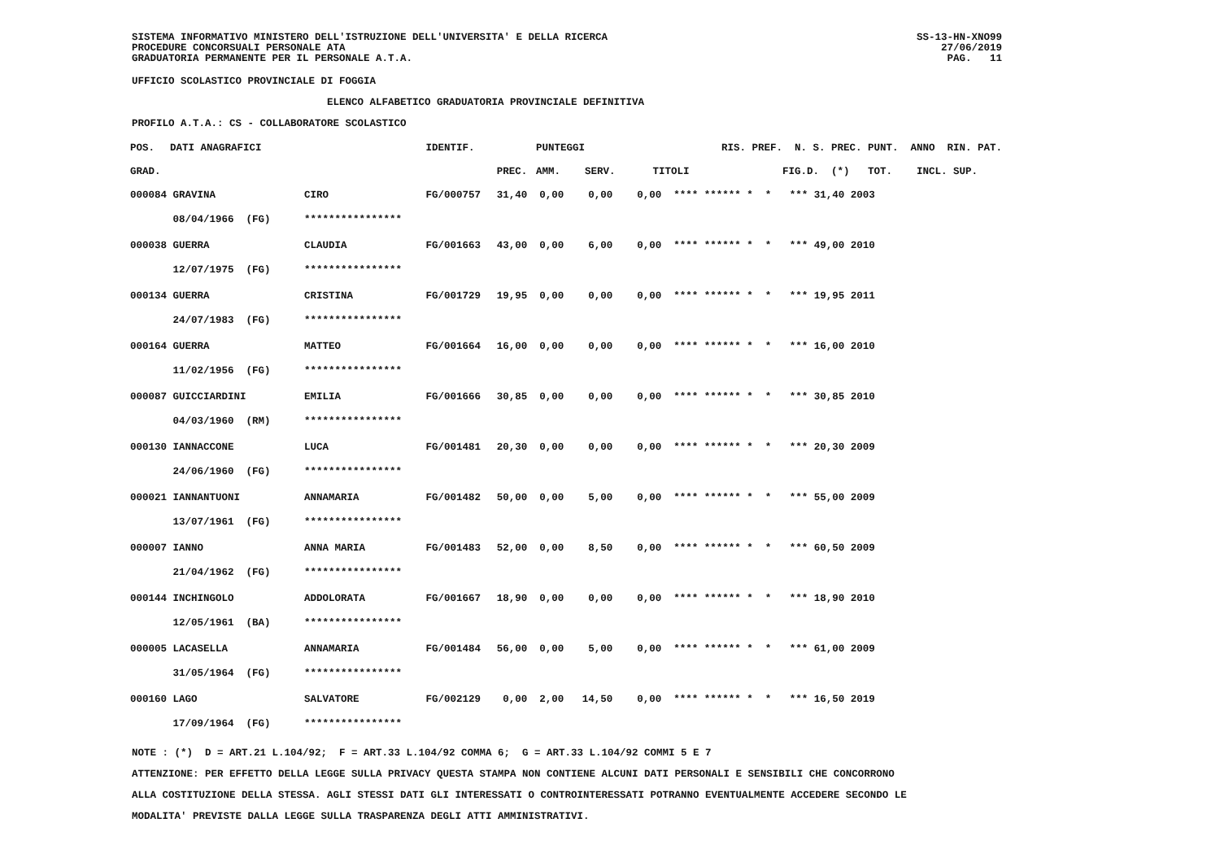SISTEMA INFORMATIVO MINISTERO DELL'ISTRUZIONE DELL'UNIVERSITA' E DELLA RICERCA PROCEDURE CONCORSUALI PERSONALE ATA GRADUATORIA PERMANENTE PER IL PERSONALE A.T.A.
SS-13-HN-XNO99 27/06/2019 PAG. 11
UFFICIO SCOLASTICO PROVINCIALE DI FOGGIA
ELENCO ALFABETICO GRADUATORIA PROVINCIALE DEFINITIVA
PROFILO A.T.A.: CS - COLLABORATORE SCOLASTICO
| POS. | DATI ANAGRAFICI | | IDENTIF. | | PUNTEGGI | | RIS. PREF. N. S. PREC. PUNT. ANNO RIN. PAT. |
| --- | --- | --- | --- | --- | --- | --- | --- |
| GRAD. | | | | PREC. | AMM. SERV. | TITOLI | FIG.D. (*) TOT. INCL. SUP. |
| 000084 GRAVINA | | CIRO | FG/000757 | 31,40 0,00 0,00 0,00 **** ****** * * *** 31,40 2003 | | | |
| 08/04/1966 (FG) | | **************** | | | | | |
| 000038 GUERRA | | CLAUDIA | FG/001663 | 43,00 0,00 6,00 0,00 **** ****** * * *** 49,00 2010 | | | |
| 12/07/1975 (FG) | | **************** | | | | | |
| 000134 GUERRA | | CRISTINA | FG/001729 | 19,95 0,00 0,00 0,00 **** ****** * * *** 19,95 2011 | | | |
| 24/07/1983 (FG) | | **************** | | | | | |
| 000164 GUERRA | | MATTEO | FG/001664 | 16,00 0,00 0,00 0,00 **** ****** * * *** 16,00 2010 | | | |
| 11/02/1956 (FG) | | **************** | | | | | |
| 000087 GUICCIARDINI | | EMILIA | FG/001666 | 30,85 0,00 0,00 0,00 **** ****** * * *** 30,85 2010 | | | |
| 04/03/1960 (RM) | | **************** | | | | | |
| 000130 IANNACCONE | | LUCA | FG/001481 | 20,30 0,00 0,00 0,00 **** ****** * * *** 20,30 2009 | | | |
| 24/06/1960 (FG) | | **************** | | | | | |
| 000021 IANNANTUONI | | ANNAMARIA | FG/001482 | 50,00 0,00 5,00 0,00 **** ****** * * *** 55,00 2009 | | | |
| 13/07/1961 (FG) | | **************** | | | | | |
| 000007 IANNO | | ANNA MARIA | FG/001483 | 52,00 0,00 8,50 0,00 **** ****** * * *** 60,50 2009 | | | |
| 21/04/1962 (FG) | | **************** | | | | | |
| 000144 INCHINGOLO | | ADDOLORATA | FG/001667 | 18,90 0,00 0,00 0,00 **** ****** * * *** 18,90 2010 | | | |
| 12/05/1961 (BA) | | **************** | | | | | |
| 000005 LACASELLA | | ANNAMARIA | FG/001484 | 56,00 0,00 5,00 0,00 **** ****** * * *** 61,00 2009 | | | |
| 31/05/1964 (FG) | | **************** | | | | | |
| 000160 LAGO | | SALVATORE | FG/002129 | 0,00 2,00 14,50 0,00 **** ****** * * *** 16,50 2019 | | | |
| 17/09/1964 (FG) | | **************** | | | | | |
NOTE : (*) D = ART.21 L.104/92; F = ART.33 L.104/92 COMMA 6; G = ART.33 L.104/92 COMMI 5 E 7 ATTENZIONE: PER EFFETTO DELLA LEGGE SULLA PRIVACY QUESTA STAMPA NON CONTIENE ALCUNI DATI PERSONALI E SENSIBILI CHE CONCORRONO ALLA COSTITUZIONE DELLA STESSA. AGLI STESSI DATI GLI INTERESSATI O CONTROINTERESSATI POTRANNO EVENTUALMENTE ACCEDERE SECONDO LE MODALITA' PREVISTE DALLA LEGGE SULLA TRASPARENZA DEGLI ATTI AMMINISTRATIVI.